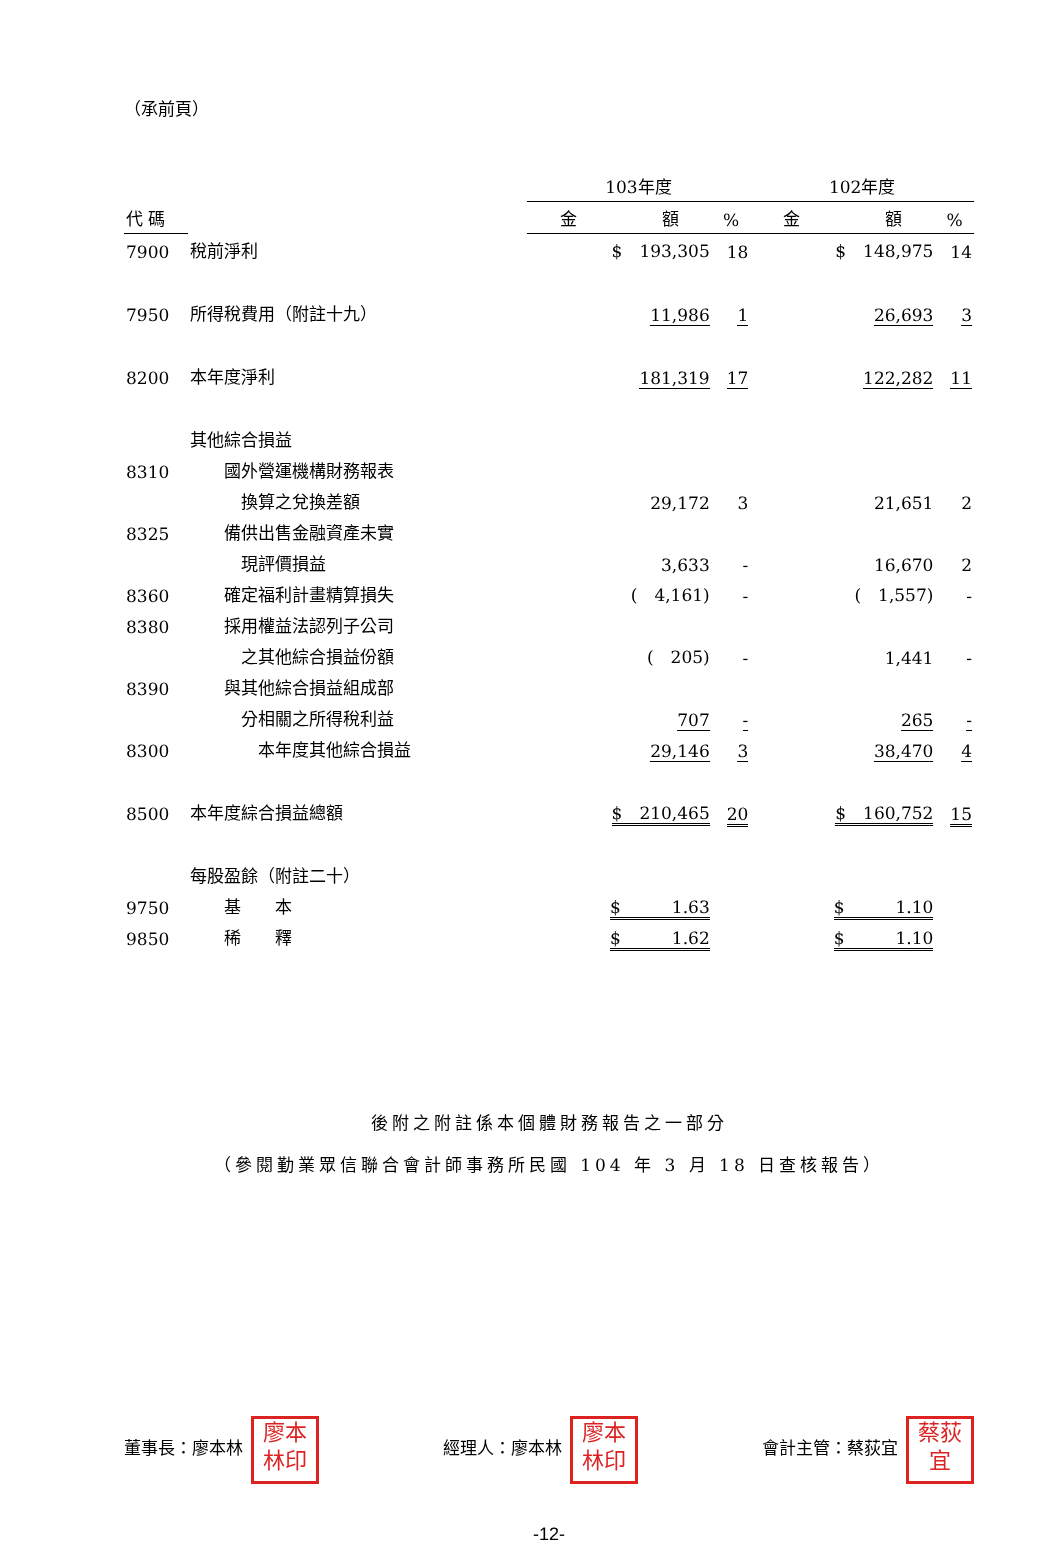（承前頁）
| | | 103年度 | | 102年度 | |
| --- | --- | --- | --- | --- | --- |
| 代 碼 | | 金 額 | % | 金 額 | % |
| 7900 | 稅前淨利 | $ 193,305 | 18 | $ 148,975 | 14 |
| 7950 | 所得稅費用（附註十九） | 11,986 | 1 | 26,693 | 3 |
| 8200 | 本年度淨利 | 181,319 | 17 | 122,282 | 11 |
| | 其他綜合損益 | | | | |
| 8310 | 國外營運機構財務報表 | | | | |
| | 換算之兌換差額 | 29,172 | 3 | 21,651 | 2 |
| 8325 | 備供出售金融資產未實 | | | | |
| | 現評價損益 | 3,633 | - | 16,670 | 2 |
| 8360 | 確定福利計畫精算損失 | ( 4,161) | - | ( 1,557) | - |
| 8380 | 採用權益法認列子公司 | | | | |
| | 之其他綜合損益份額 | ( 205) | - | 1,441 | - |
| 8390 | 與其他綜合損益組成部 | | | | |
| | 分相關之所得稅利益 | 707 | - | 265 | - |
| 8300 | 本年度其他綜合損益 | 29,146 | 3 | 38,470 | 4 |
| 8500 | 本年度綜合損益總額 | $ 210,465 | 20 | $ 160,752 | 15 |
| | 每股盈餘（附註二十） | | | | |
| 9750 | 基 本 | $ 1.63 | | $ 1.10 | |
| 9850 | 稀 釋 | $ 1.62 | | $ 1.10 | |
後附之附註係本個體財務報告之一部分
（參閱勤業眾信聯合會計師事務所民國 104 年 3 月 18 日查核報告）
董事長：廖本林 廖本
林印
經理人：廖本林 廖本
林印
會計主管：蔡荻宜 蔡荻
宜
-12-